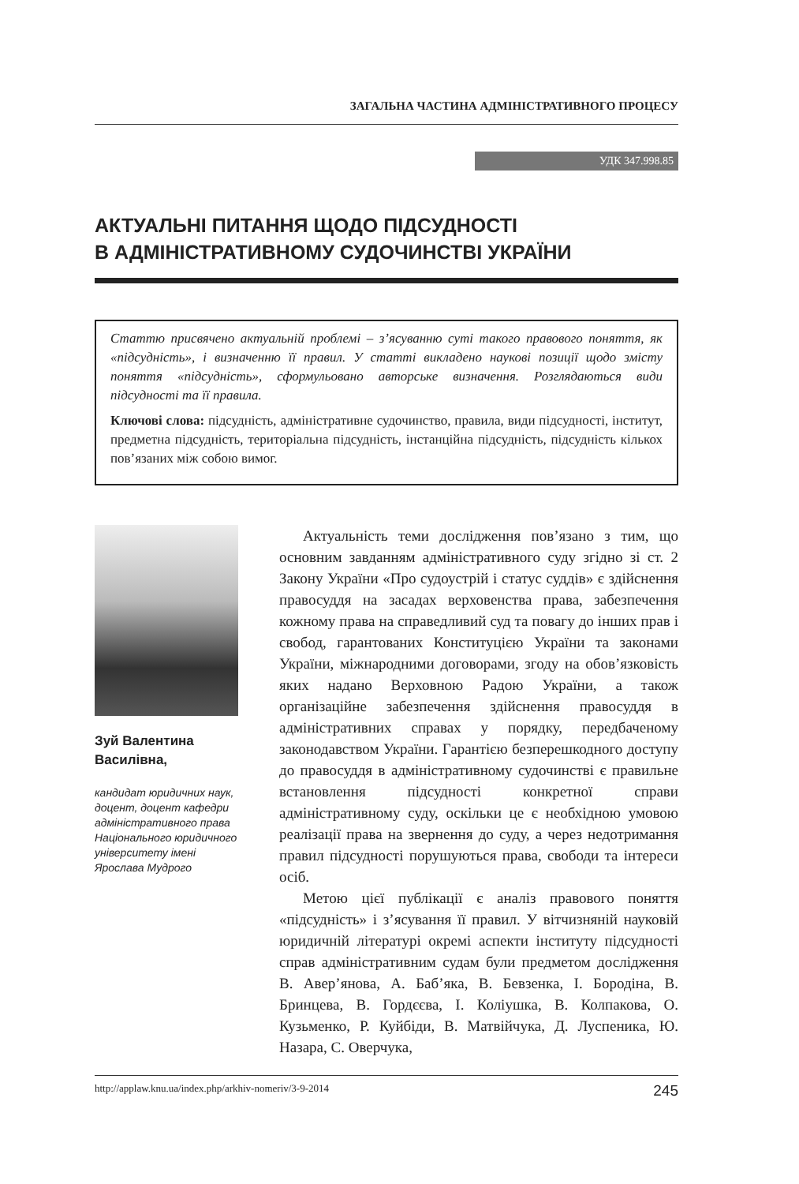ЗАГАЛЬНА ЧАСТИНА АДМІНІСТРАТИВНОГО ПРОЦЕСУ
УДК 347.998.85
АКТУАЛЬНІ ПИТАННЯ ЩОДО ПІДСУДНОСТІ
В АДМІНІСТРАТИВНОМУ СУДОЧИНСТВІ УКРАЇНИ
Статтю присвячено актуальній проблемі – з’ясуванню суті такого правового поняття, як «підсудність», і визначенню її правил. У статті викладено наукові позиції щодо змісту поняття «підсудність», сформульовано авторське визначення. Розглядаються види підсудності та її правила.
Ключові слова: підсудність, адміністративне судочинство, правила, види підсудності, інститут, предметна підсудність, територіальна підсудність, інстанційна підсудність, підсудність кількох пов’язаних між собою вимог.
Зуй Валентина Василівна,
кандидат юридичних наук, доцент, доцент кафедри адміністративного права Національного юридичного університету імені Ярослава Мудрого
Актуальність теми дослідження пов’язано з тим, що основним завданням адміністративного суду згідно зі ст. 2 Закону України «Про судоустрій і статус суддів» є здійснення правосуддя на засадах верховенства права, забезпечення кожному права на справедливий суд та повагу до інших прав і свобод, гарантованих Конституцією України та законами України, міжнародними договорами, згоду на обов’язковість яких надано Верховною Радою України, а також організаційне забезпечення здійснення правосуддя в адміністративних справах у порядку, передбаченому законодавством України. Гарантією безперешкодного доступу до правосуддя в адміністративному судочинстві є правильне встановлення підсудності конкретної справи адміністративному суду, оскільки це є необхідною умовою реалізації права на звернення до суду, а через недотримання правил підсудності порушуються права, свободи та інтереси осіб.
Метою цієї публікації є аналіз правового поняття «підсудність» і з’ясування її правил. У вітчизняній науковій юридичній літературі окремі аспекти інституту підсудності справ адміністративним судам були предметом дослідження В. Авер’янова, А. Баб’яка, В. Бевзенка, І. Бородіна, В. Бринцева, В. Гордєєва, І. Коліушка, В. Колпакова, О. Кузьменко, Р. Куйбіди, В. Матвійчука, Д. Луспеника, Ю. Назара, С. Оверчука,
http://applaw.knu.ua/index.php/arkhiv-nomeriv/3-9-2014 245